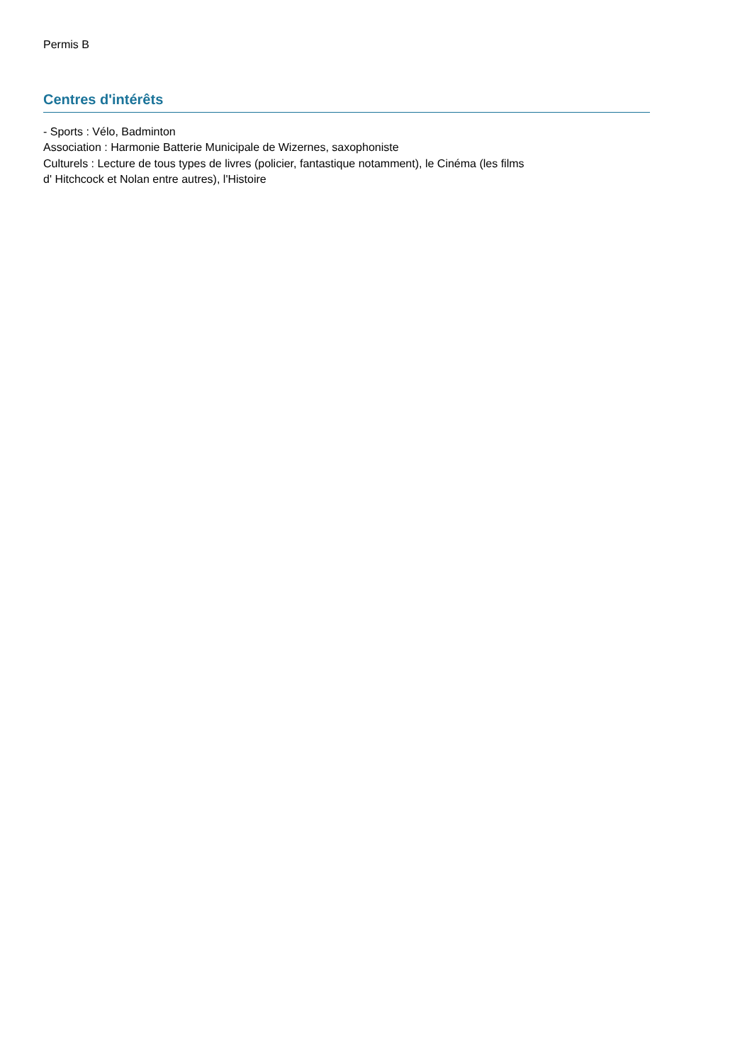Permis B
Centres d'intérêts
- Sports : Vélo, Badminton
Association : Harmonie Batterie Municipale de Wizernes, saxophoniste
Culturels : Lecture de tous types de livres (policier, fantastique notamment), le Cinéma (les films
d' Hitchcock et Nolan entre autres), l'Histoire